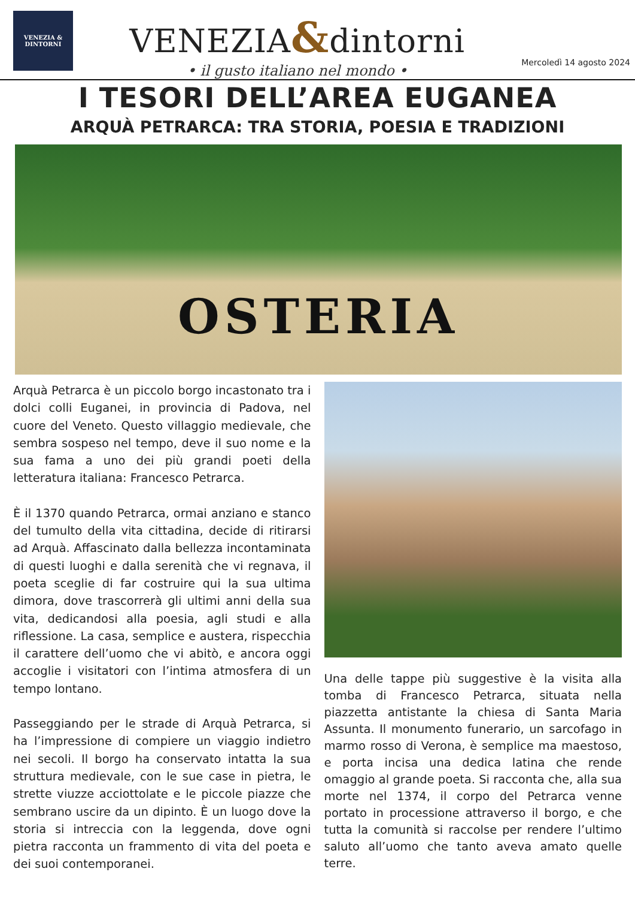VENEZIA & DINTORNI
VENEZIA&dintorni
• il gusto italiano nel mondo •
Mercoledì 14 agosto 2024
I TESORI DELL’AREA EUGANEA
ARQUÀ PETRARCA: TRA STORIA, POESIA E TRADIZIONI
OSTERIA
Arquà Petrarca è un piccolo borgo incastonato tra i dolci colli Euganei, in provincia di Padova, nel cuore del Veneto. Questo villaggio medievale, che sembra sospeso nel tempo, deve il suo nome e la sua fama a uno dei più grandi poeti della letteratura italiana: Francesco Petrarca.
È il 1370 quando Petrarca, ormai anziano e stanco del tumulto della vita cittadina, decide di ritirarsi ad Arquà. Affascinato dalla bellezza incontaminata di questi luoghi e dalla serenità che vi regnava, il poeta sceglie di far costruire qui la sua ultima dimora, dove trascorrerà gli ultimi anni della sua vita, dedicandosi alla poesia, agli studi e alla riflessione. La casa, semplice e austera, rispecchia il carattere dell’uomo che vi abitò, e ancora oggi accoglie i visitatori con l’intima atmosfera di un tempo lontano.
Passeggiando per le strade di Arquà Petrarca, si ha l’impressione di compiere un viaggio indietro nei secoli. Il borgo ha conservato intatta la sua struttura medievale, con le sue case in pietra, le strette viuzze acciottolate e le piccole piazze che sembrano uscire da un dipinto. È un luogo dove la storia si intreccia con la leggenda, dove ogni pietra racconta un frammento di vita del poeta e dei suoi contemporanei.
Una delle tappe più suggestive è la visita alla tomba di Francesco Petrarca, situata nella piazzetta antistante la chiesa di Santa Maria Assunta. Il monumento funerario, un sarcofago in marmo rosso di Verona, è semplice ma maestoso, e porta incisa una dedica latina che rende omaggio al grande poeta. Si racconta che, alla sua morte nel 1374, il corpo del Petrarca venne portato in processione attraverso il borgo, e che tutta la comunità si raccolse per rendere l’ultimo saluto all’uomo che tanto aveva amato quelle terre.